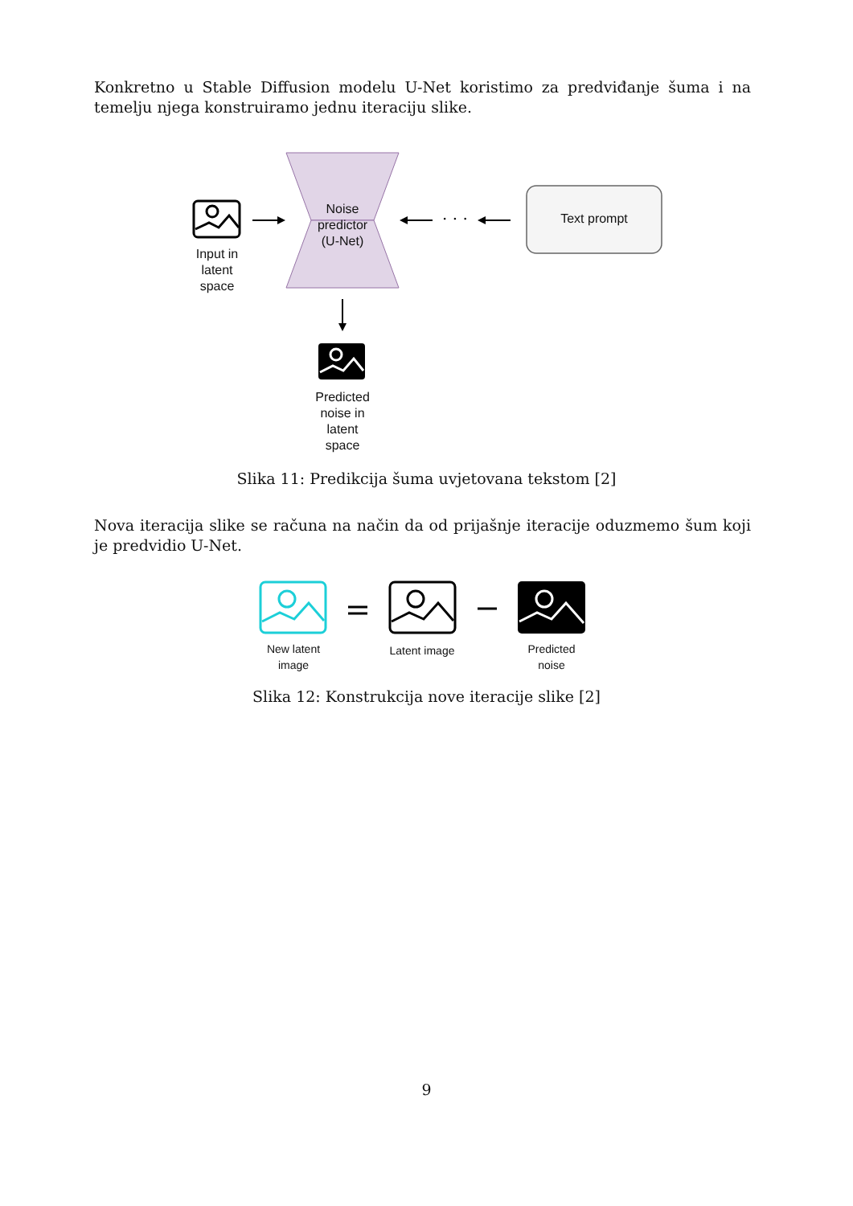Konkretno u Stable Diffusion modelu U-Net koristimo za predviđanje šuma i na temelju njega konstruiramo jednu iteraciju slike.
· · ·
Noise
predictor
(U-Net)
Input in
latent
space
Text prompt
Predicted
noise in
latent
space
Slika 11: Predikcija šuma uvjetovana tekstom [2]
Nova iteracija slike se računa na način da od prijašnje iteracije oduzmemo šum koji je predvidio U-Net.
New latent
image
Latent image
Predicted
noise
Slika 12: Konstrukcija nove iteracije slike [2]
9